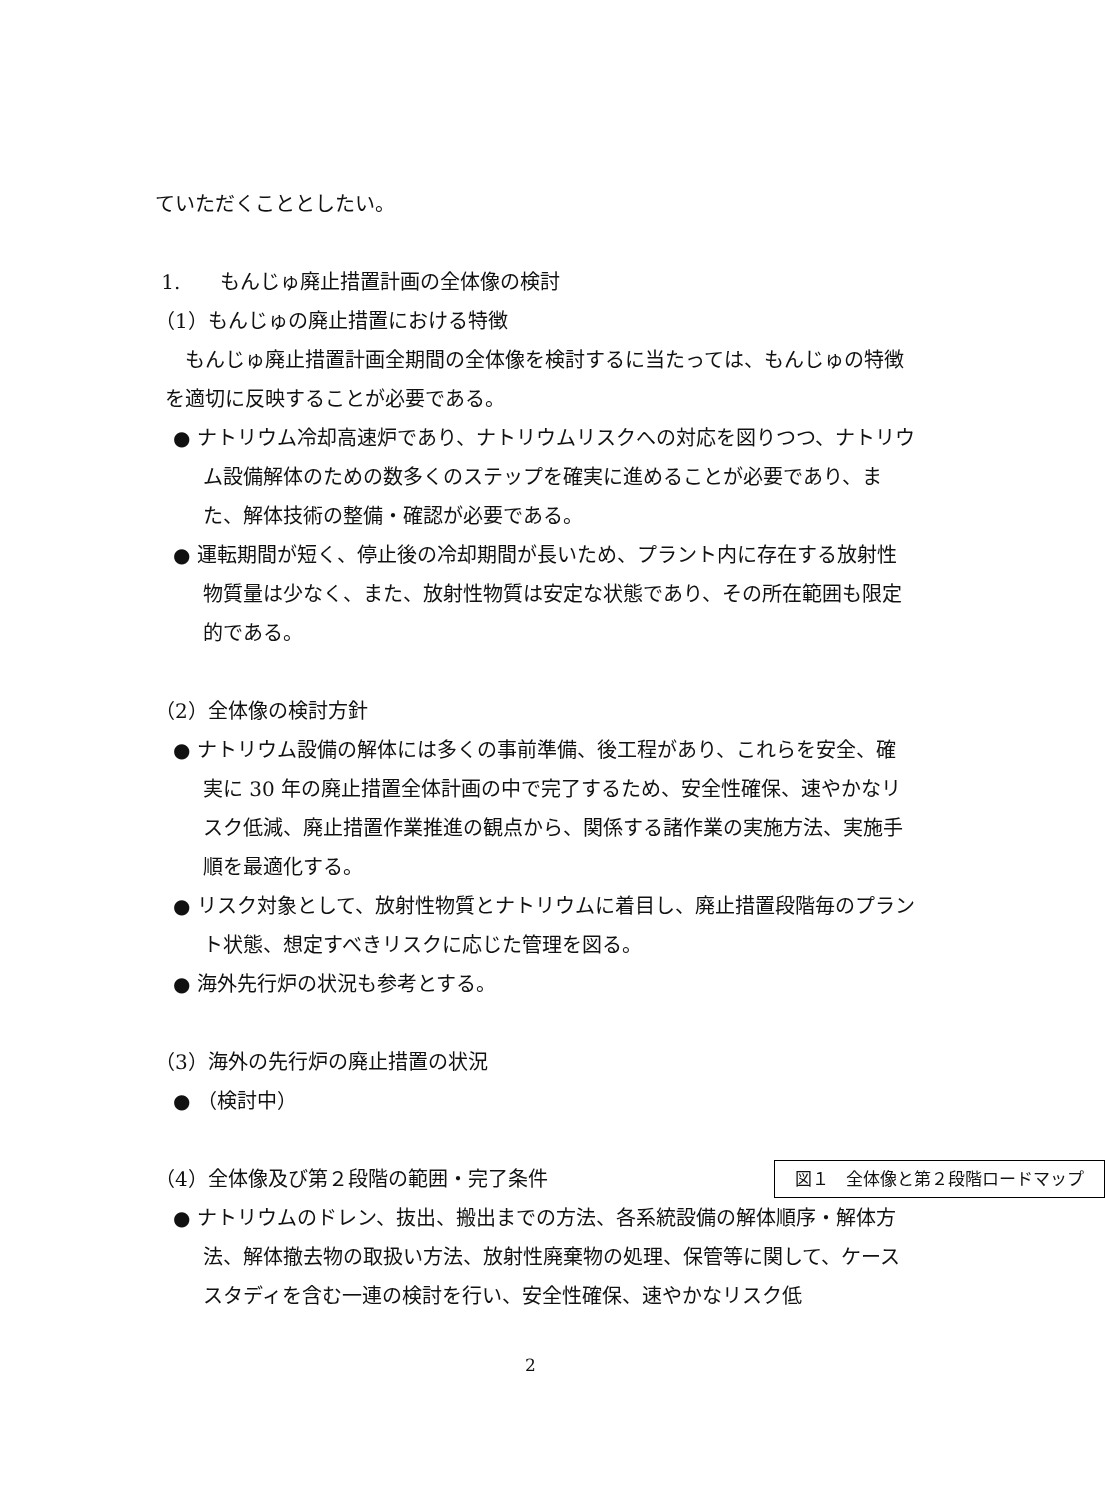ていただくこととしたい。
1.　　もんじゅ廃止措置計画の全体像の検討
（1）もんじゅの廃止措置における特徴
もんじゅ廃止措置計画全期間の全体像を検討するに当たっては、もんじゅの特徴を適切に反映することが必要である。
● ナトリウム冷却高速炉であり、ナトリウムリスクへの対応を図りつつ、ナトリウム設備解体のための数多くのステップを確実に進めることが必要であり、また、解体技術の整備・確認が必要である。
● 運転期間が短く、停止後の冷却期間が長いため、プラント内に存在する放射性物質量は少なく、また、放射性物質は安定な状態であり、その所在範囲も限定的である。
（2）全体像の検討方針
● ナトリウム設備の解体には多くの事前準備、後工程があり、これらを安全、確実に 30 年の廃止措置全体計画の中で完了するため、安全性確保、速やかなリスク低減、廃止措置作業推進の観点から、関係する諸作業の実施方法、実施手順を最適化する。
● リスク対象として、放射性物質とナトリウムに着目し、廃止措置段階毎のプラント状態、想定すべきリスクに応じた管理を図る。
● 海外先行炉の状況も参考とする。
（3）海外の先行炉の廃止措置の状況
● （検討中）
図１　全体像と第２段階ロードマップ （4）全体像及び第２段階の範囲・完了条件
● ナトリウムのドレン、抜出、搬出までの方法、各系統設備の解体順序・解体方法、解体撤去物の取扱い方法、放射性廃棄物の処理、保管等に関して、ケーススタディを含む一連の検討を行い、安全性確保、速やかなリスク低
2